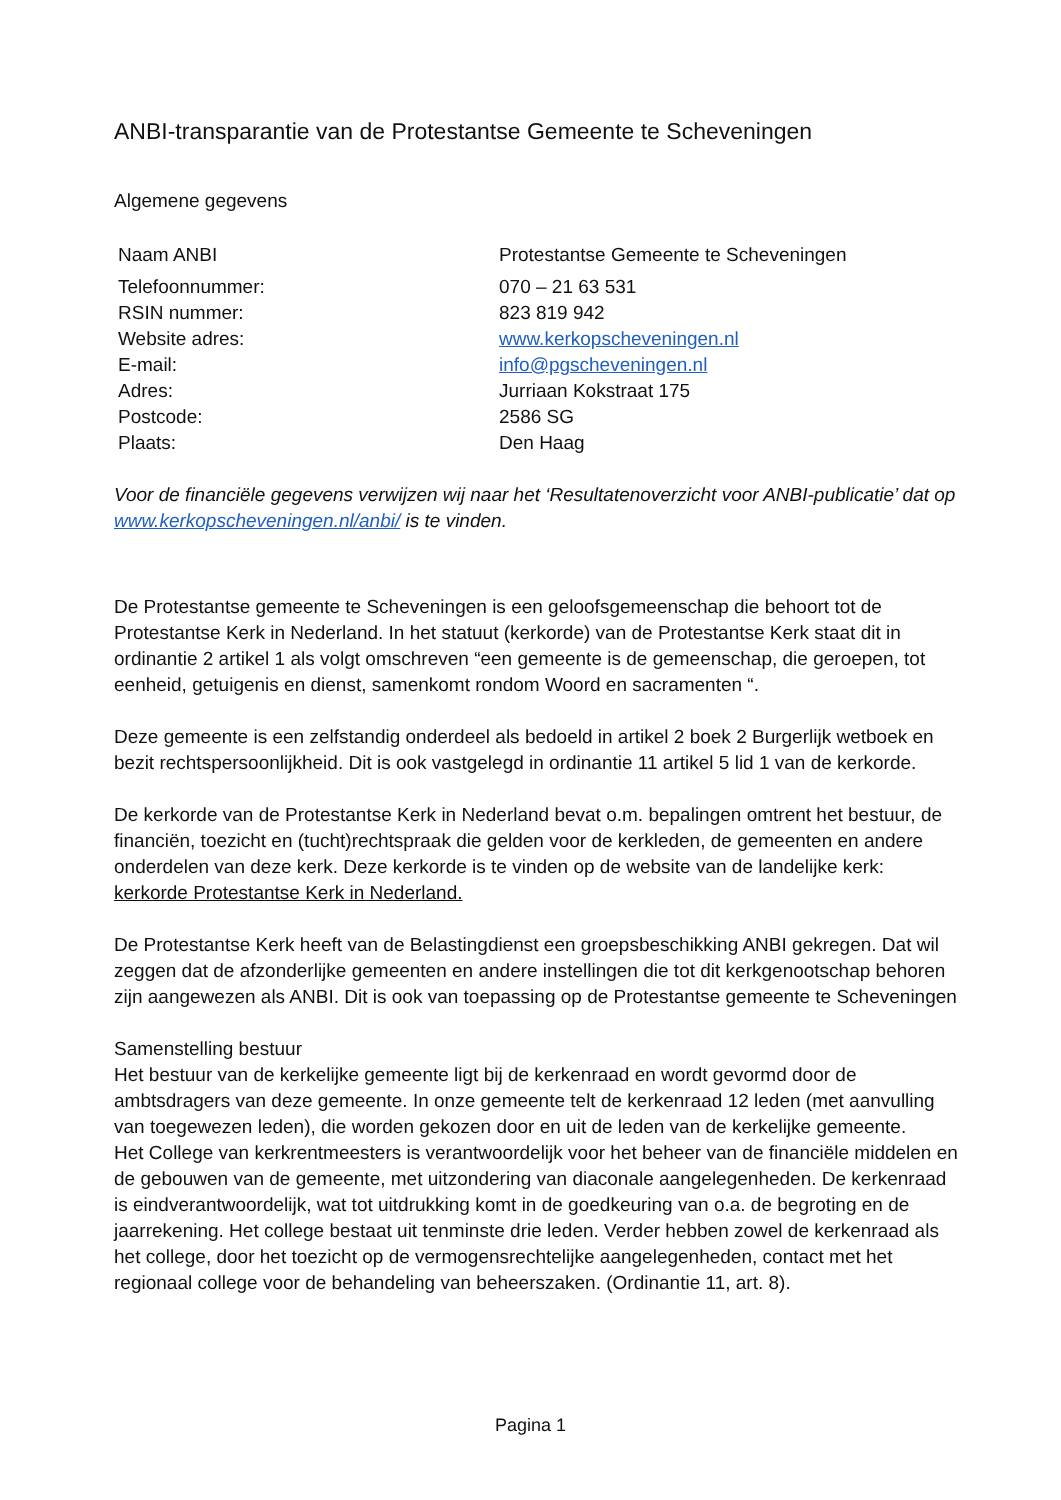ANBI-transparantie van de Protestantse Gemeente te Scheveningen
Algemene gegevens
| Naam ANBI | Protestantse Gemeente te Scheveningen |
| Telefoonnummer: | 070 – 21 63 531 |
| RSIN nummer: | 823 819 942 |
| Website adres: | www.kerkopscheveningen.nl |
| E-mail: | info@pgscheveningen.nl |
| Adres: | Jurriaan Kokstraat 175 |
| Postcode: | 2586 SG |
| Plaats: | Den Haag |
Voor de financiële gegevens verwijzen wij naar het ‘Resultatenoverzicht voor ANBI-publicatie’ dat op www.kerkopscheveningen.nl/anbi/ is te vinden.
De Protestantse gemeente te Scheveningen is een geloofsgemeenschap die behoort tot de Protestantse Kerk in Nederland. In het statuut (kerkorde) van de Protestantse Kerk staat dit in ordinantie 2 artikel 1 als volgt omschreven “een gemeente is de gemeenschap, die geroepen, tot eenheid, getuigenis en dienst, samenkomt rondom Woord en sacramenten “.
Deze gemeente is een zelfstandig onderdeel als bedoeld in artikel 2 boek 2 Burgerlijk wetboek en bezit rechtspersoonlijkheid. Dit is ook vastgelegd in ordinantie 11 artikel 5 lid 1 van de kerkorde.
De kerkorde van de Protestantse Kerk in Nederland bevat o.m. bepalingen omtrent het bestuur, de financiën, toezicht en (tucht)rechtspraak die gelden voor de kerkleden, de gemeenten en andere onderdelen van deze kerk. Deze kerkorde is te vinden op de website van de landelijke kerk: kerkorde Protestantse Kerk in Nederland.
De Protestantse Kerk heeft van de Belastingdienst een groepsbeschikking ANBI gekregen. Dat wil zeggen dat de afzonderlijke gemeenten en andere instellingen die tot dit kerkgenootschap behoren zijn aangewezen als ANBI. Dit is ook van toepassing op de Protestantse gemeente te Scheveningen
Samenstelling bestuur
Het bestuur van de kerkelijke gemeente ligt bij de kerkenraad en wordt gevormd door de ambtsdragers van deze gemeente. In onze gemeente telt de kerkenraad 12 leden (met aanvulling van toegewezen leden), die worden gekozen door en uit de leden van de kerkelijke gemeente.
Het College van kerkrentmeesters is verantwoordelijk voor het beheer van de financiële middelen en de gebouwen van de gemeente, met uitzondering van diaconale aangelegenheden. De kerkenraad is eindverantwoordelijk, wat tot uitdrukking komt in de goedkeuring van o.a. de begroting en de jaarrekening. Het college bestaat uit tenminste drie leden. Verder hebben zowel de kerkenraad als het college, door het toezicht op de vermogensrechtelijke aangelegenheden, contact met het regionaal college voor de behandeling van beheerszaken. (Ordinantie 11, art. 8).
Pagina 1